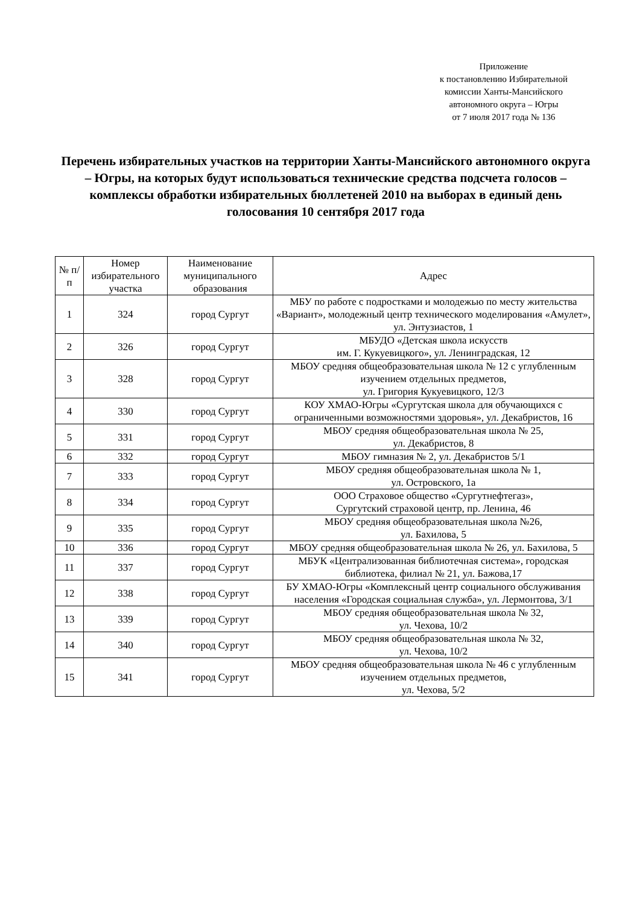Приложение
к постановлению Избирательной
комиссии Ханты-Мансийского
автономного округа – Югры
от 7 июля 2017 года № 136
Перечень избирательных участков на территории Ханты-Мансийского автономного округа – Югры, на которых будут использоваться технические средства подсчета голосов – комплексы обработки избирательных бюллетеней 2010 на выборах в единый день голосования 10 сентября 2017 года
| № п/п | Номер избирательного участка | Наименование муниципального образования | Адрес |
| --- | --- | --- | --- |
| 1 | 324 | город Сургут | МБУ по работе с подростками и молодежью по месту жительства «Вариант», молодежный центр технического моделирования «Амулет», ул. Энтузиастов, 1 |
| 2 | 326 | город Сургут | МБУДО «Детская школа искусств им. Г. Кукуевицкого», ул. Ленинградская, 12 |
| 3 | 328 | город Сургут | МБОУ средняя общеобразовательная школа № 12 с углубленным изучением отдельных предметов, ул. Григория Кукуевицкого, 12/3 |
| 4 | 330 | город Сургут | КОУ ХМАО-Югры «Сургутская школа для обучающихся с ограниченными возможностями здоровья», ул. Декабристов, 16 |
| 5 | 331 | город Сургут | МБОУ средняя общеобразовательная школа № 25, ул. Декабристов, 8 |
| 6 | 332 | город Сургут | МБОУ гимназия № 2, ул. Декабристов 5/1 |
| 7 | 333 | город Сургут | МБОУ средняя общеобразовательная школа № 1, ул. Островского, 1а |
| 8 | 334 | город Сургут | ООО Страховое общество «Сургутнефтегаз», Сургутский страховой центр, пр. Ленина, 46 |
| 9 | 335 | город Сургут | МБОУ средняя общеобразовательная школа №26, ул. Бахилова, 5 |
| 10 | 336 | город Сургут | МБОУ средняя общеобразовательная школа № 26, ул. Бахилова, 5 |
| 11 | 337 | город Сургут | МБУК «Централизованная библиотечная система», городская библиотека, филиал № 21, ул. Бажова,17 |
| 12 | 338 | город Сургут | БУ ХМАО-Югры «Комплексный центр социального обслуживания населения «Городская социальная служба», ул. Лермонтова, 3/1 |
| 13 | 339 | город Сургут | МБОУ средняя общеобразовательная школа № 32, ул. Чехова, 10/2 |
| 14 | 340 | город Сургут | МБОУ средняя общеобразовательная школа № 32, ул. Чехова, 10/2 |
| 15 | 341 | город Сургут | МБОУ средняя общеобразовательная школа № 46 с углубленным изучением отдельных предметов, ул. Чехова, 5/2 |